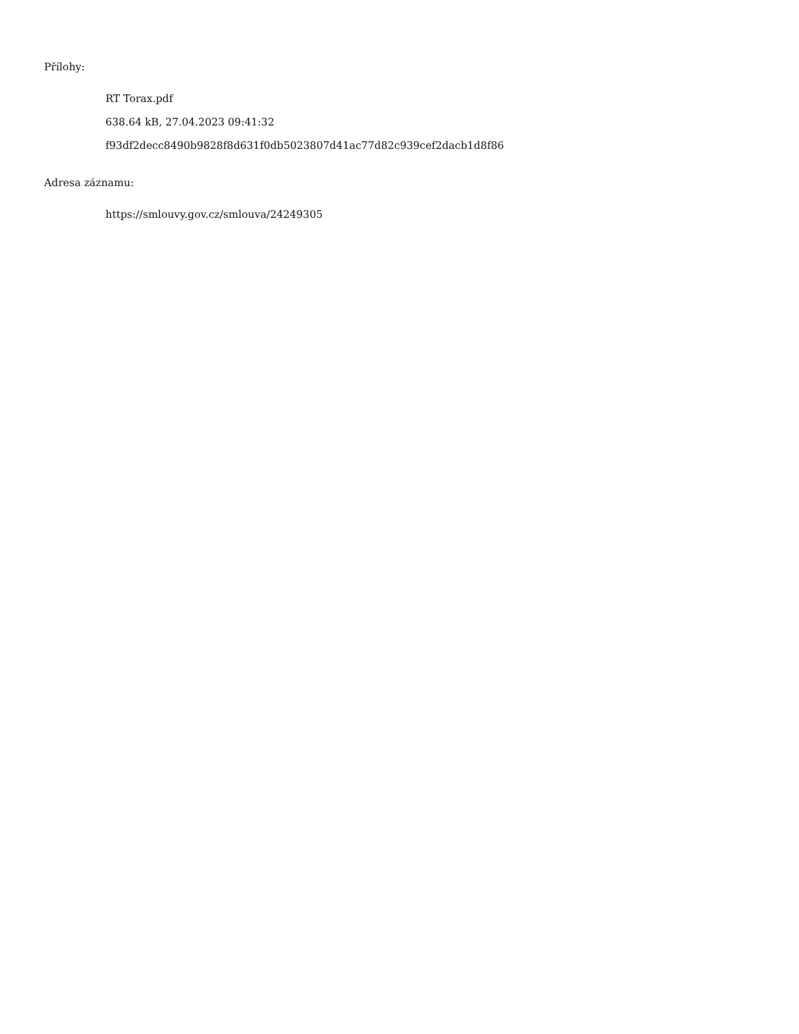Přílohy:
RT Torax.pdf
638.64 kB, 27.04.2023 09:41:32
f93df2decc8490b9828f8d631f0db5023807d41ac77d82c939cef2dacb1d8f86
Adresa záznamu:
https://smlouvy.gov.cz/smlouva/24249305